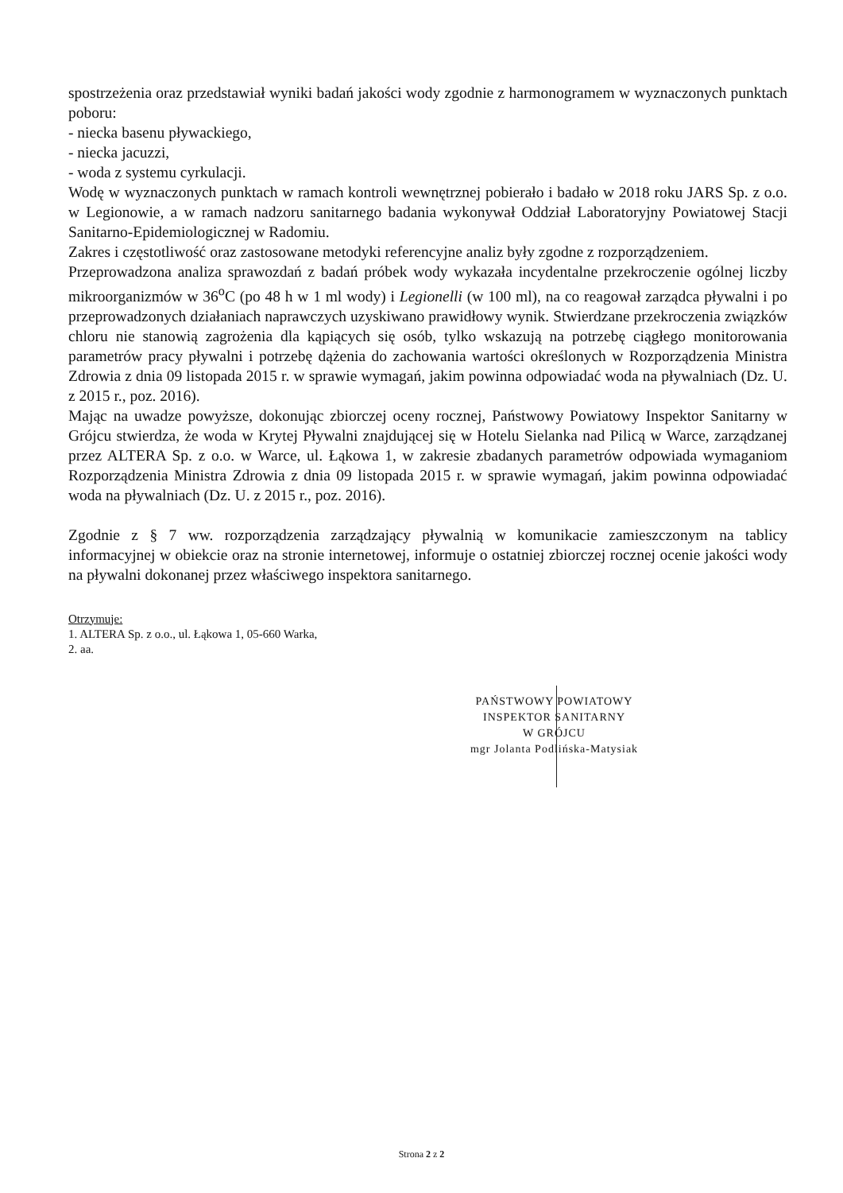spostrzeżenia oraz przedstawiał wyniki badań jakości wody zgodnie z harmonogramem w wyznaczonych punktach poboru:
- niecka basenu pływackiego,
- niecka jacuzzi,
- woda z systemu cyrkulacji.
Wodę w wyznaczonych punktach w ramach kontroli wewnętrznej pobierało i badało w 2018 roku JARS Sp. z o.o. w Legionowie, a w ramach nadzoru sanitarnego badania wykonywał Oddział Laboratoryjny Powiatowej Stacji Sanitarno-Epidemiologicznej w Radomiu.
Zakres i częstotliwość oraz zastosowane metodyki referencyjne analiz były zgodne z rozporządzeniem.
Przeprowadzona analiza sprawozdań z badań próbek wody wykazała incydentalne przekroczenie ogólnej liczby mikroorganizmów w 36<sup>o</sup>C (po 48 h w 1 ml wody) i Legionelli (w 100 ml), na co reagował zarządca pływalni i po przeprowadzonych działaniach naprawczych uzyskiwano prawidłowy wynik. Stwierdzane przekroczenia związków chloru nie stanowią zagrożenia dla kąpiących się osób, tylko wskazują na potrzebę ciągłego monitorowania parametrów pracy pływalni i potrzebę dążenia do zachowania wartości określonych w Rozporządzenia Ministra Zdrowia z dnia 09 listopada 2015 r. w sprawie wymagań, jakim powinna odpowiadać woda na pływalniach (Dz. U. z 2015 r., poz. 2016).
Mając na uwadze powyższe, dokonując zbiorczej oceny rocznej, Państwowy Powiatowy Inspektor Sanitarny w Grójcu stwierdza, że woda w Krytej Pływalni znajdującej się w Hotelu Sielanka nad Pilicą w Warce, zarządzanej przez ALTERA Sp. z o.o. w Warce, ul. Łąkowa 1, w zakresie zbadanych parametrów odpowiada wymaganiom Rozporządzenia Ministra Zdrowia z dnia 09 listopada 2015 r. w sprawie wymagań, jakim powinna odpowiadać woda na pływalniach (Dz. U. z 2015 r., poz. 2016).
Zgodnie z § 7 ww. rozporządzenia zarządzający pływalnią w komunikacie zamieszczonym na tablicy informacyjnej w obiekcie oraz na stronie internetowej, informuje o ostatniej zbiorczej rocznej ocenie jakości wody na pływalni dokonanej przez właściwego inspektora sanitarnego.
Otrzymuje:
1. ALTERA Sp. z o.o., ul. Łąkowa 1, 05-660 Warka,
2. aa.
PAŃSTWOWY POWIATOWY
INSPEKTOR SANITARNY
W GRÓJCU
mgr Jolanta Podlińska-Matysiak
Strona 2 z 2